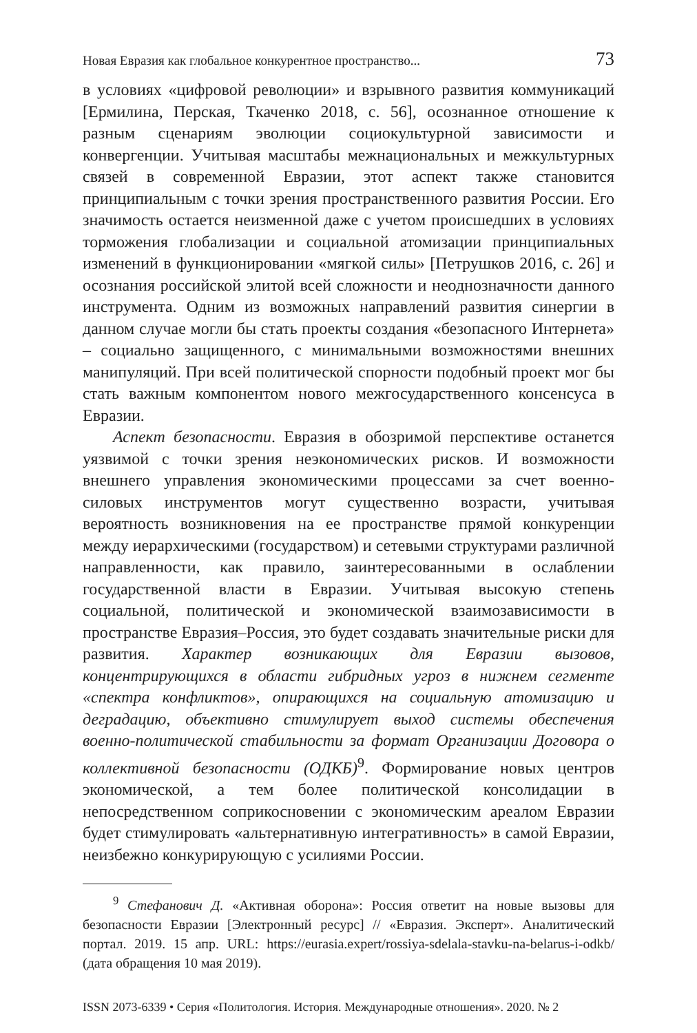Новая Евразия как глобальное конкурентное пространство... 73
в условиях «цифровой революции» и взрывного развития коммуникаций [Ермилина, Перская, Ткаченко 2018, с. 56], осознанное отношение к разным сценариям эволюции социокультурной зависимости и конвергенции. Учитывая масштабы межнациональных и межкультурных связей в современной Евразии, этот аспект также становится принципиальным с точки зрения пространственного развития России. Его значимость остается неизменной даже с учетом происшедших в условиях торможения глобализации и социальной атомизации принципиальных изменений в функционировании «мягкой силы» [Петрушков 2016, с. 26] и осознания российской элитой всей сложности и неоднозначности данного инструмента. Одним из возможных направлений развития синергии в данном случае могли бы стать проекты создания «безопасного Интернета» – социально защищенного, с минимальными возможностями внешних манипуляций. При всей политической спорности подобный проект мог бы стать важным компонентом нового межгосударственного консенсуса в Евразии.
Аспект безопасности. Евразия в обозримой перспективе останется уязвимой с точки зрения неэкономических рисков. И возможности внешнего управления экономическими процессами за счет военно-силовых инструментов могут существенно возрасти, учитывая вероятность возникновения на ее пространстве прямой конкуренции между иерархическими (государством) и сетевыми структурами различной направленности, как правило, заинтересованными в ослаблении государственной власти в Евразии. Учитывая высокую степень социальной, политической и экономической взаимозависимости в пространстве Евразия–Россия, это будет создавать значительные риски для развития. Характер возникающих для Евразии вызовов, концентрирующихся в области гибридных угроз в нижнем сегменте «спектра конфликтов», опирающихся на социальную атомизацию и деградацию, объективно стимулирует выход системы обеспечения военно-политической стабильности за формат Организации Договора о коллективной безопасности (ОДКБ)<sup>9</sup>. Формирование новых центров экономической, а тем более политической консолидации в непосредственном соприкосновении с экономическим ареалом Евразии будет стимулировать «альтернативную интегративность» в самой Евразии, неизбежно конкурирующую с усилиями России.
<sup>9</sup> Стефанович Д. «Активная оборона»: Россия ответит на новые вызовы для безопасности Евразии [Электронный ресурс] // «Евразия. Эксперт». Аналитический портал. 2019. 15 апр. URL: https://eurasia.expert/rossiya-sdelala-stavku-na-belarus-i-odkb/ (дата обращения 10 мая 2019).
ISSN 2073-6339 • Серия «Политология. История. Международные отношения». 2020. № 2